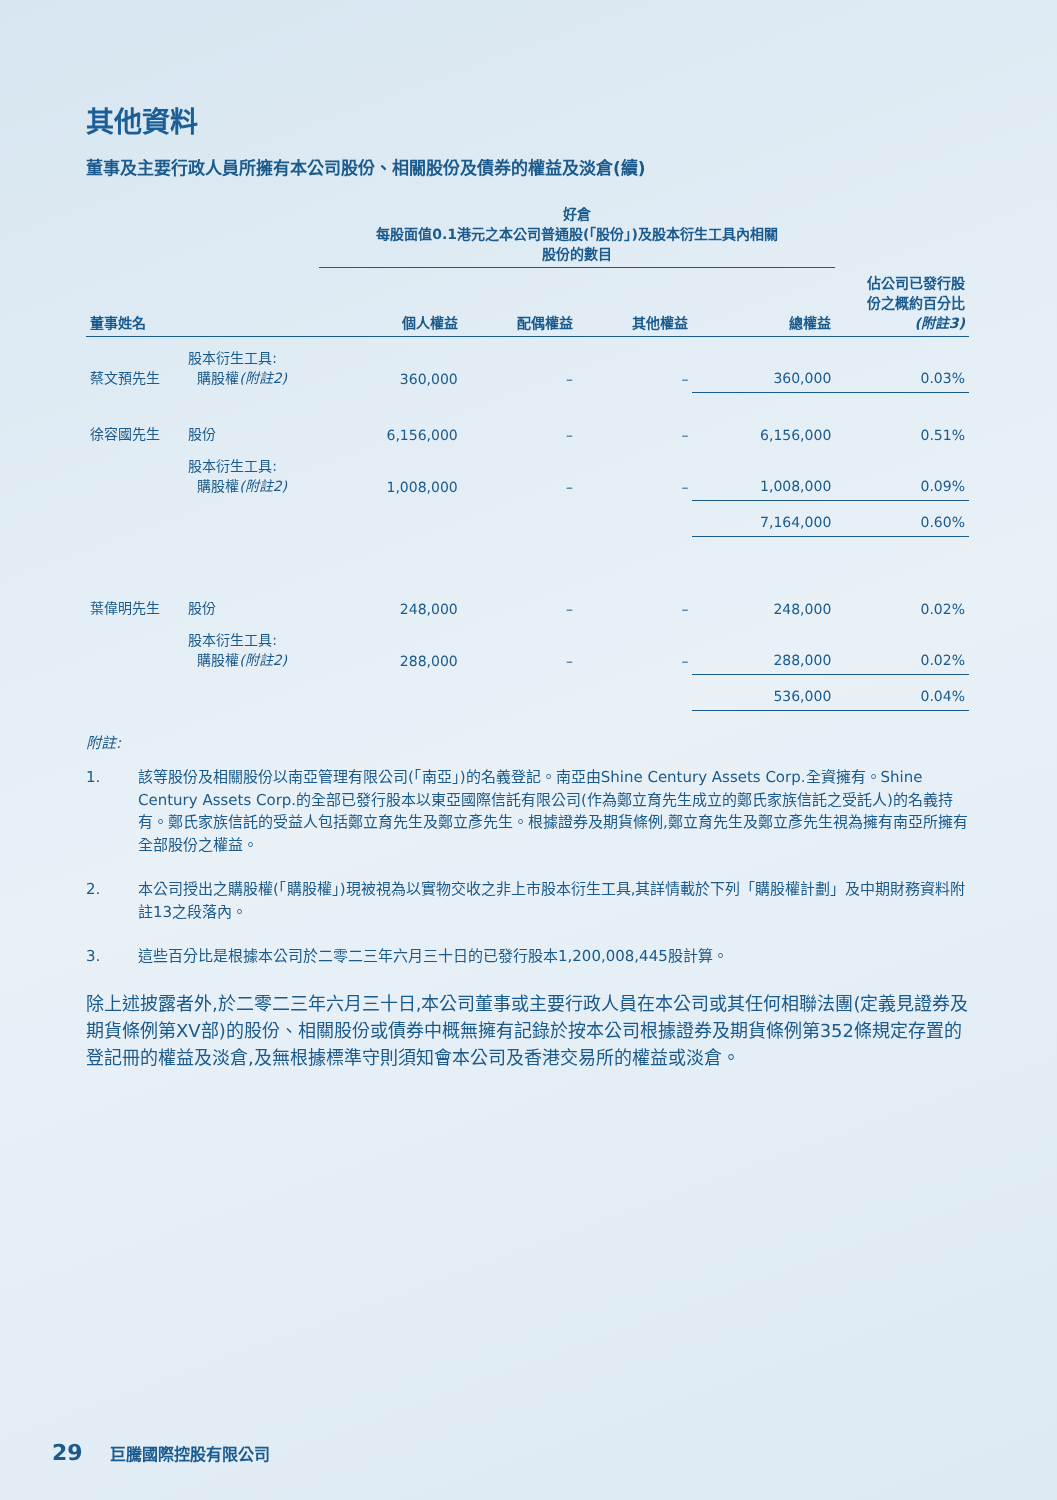其他資料
董事及主要行政人員所擁有本公司股份、相關股份及債券的權益及淡倉(續)
| | | 好倉 每股面值0.1港元之本公司普通股(「股份」)及股本衍生工具內相關 股份的數目 | | | | |
| --- | --- | --- | --- | --- | --- | --- |
| 董事姓名 | | 個人權益 | 配偶權益 | 其他權益 | 總權益 | 佔公司已發行股 份之概約百分比 (附註3) |
| 蔡文預先生 | 股本衍生工具: 購股權 (附註2) | 360,000 | – | – | 360,000 | 0.03% |
| 徐容國先生 | 股份 | 6,156,000 | – | – | 6,156,000 | 0.51% |
| | 股本衍生工具: 購股權 (附註2) | 1,008,000 | – | – | 1,008,000 | 0.09% |
| | | | | | 7,164,000 | 0.60% |
| 葉偉明先生 | 股份 | 248,000 | – | – | 248,000 | 0.02% |
| | 股本衍生工具: 購股權 (附註2) | 288,000 | – | – | 288,000 | 0.02% |
| | | | | | 536,000 | 0.04% |
附註:
1. 該等股份及相關股份以南亞管理有限公司(「南亞」)的名義登記。南亞由Shine Century Assets Corp.全資擁有。Shine Century Assets Corp.的全部已發行股本以東亞國際信託有限公司(作為鄭立育先生成立的鄭氏家族信託之受託人)的名義持有。鄭氏家族信託的受益人包括鄭立育先生及鄭立彥先生。根據證券及期貨條例,鄭立育先生及鄭立彥先生視為擁有南亞所擁有全部股份之權益。
2. 本公司授出之購股權(「購股權」)現被視為以實物交收之非上市股本衍生工具,其詳情載於下列「購股權計劃」及中期財務資料附註13之段落內。
3. 這些百分比是根據本公司於二零二三年六月三十日的已發行股本1,200,008,445股計算。
除上述披露者外,於二零二三年六月三十日,本公司董事或主要行政人員在本公司或其任何相聯法團(定義見證券及期貨條例第XV部)的股份、相關股份或債券中概無擁有記錄於按本公司根據證券及期貨條例第352條規定存置的登記冊的權益及淡倉,及無根據標準守則須知會本公司及香港交易所的權益或淡倉。
29 巨騰國際控股有限公司